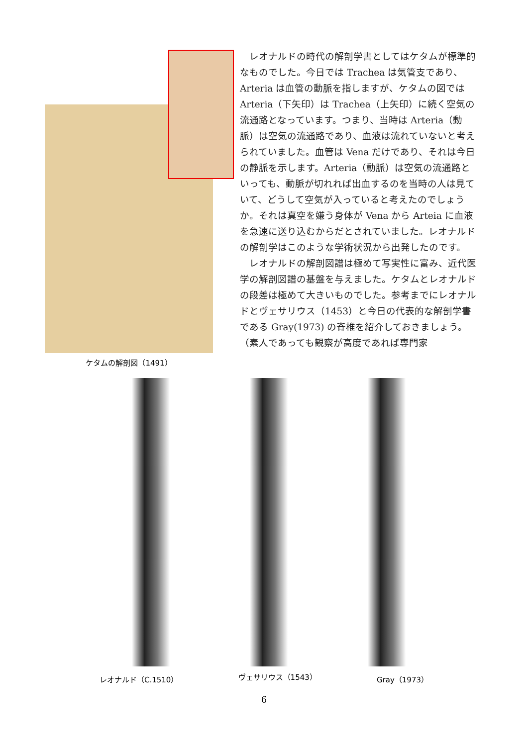ケタムの解剖図（1491）
レオナルドの時代の解剖学書としてはケタムが標準的なものでした。今日では Trachea は気管支であり、Arteria は血管の動脈を指しますが、ケタムの図では Arteria（下矢印）は Trachea（上矢印）に続く空気の流通路となっています。つまり、当時は Arteria（動脈）は空気の流通路であり、血液は流れていないと考えられていました。血管は Vena だけであり、それは今日の静脈を示します。Arteria（動脈）は空気の流通路といっても、動脈が切れれば出血するのを当時の人は見ていて、どうして空気が入っていると考えたのでしょうか。それは真空を嫌う身体が Vena から Arteia に血液を急速に送り込むからだとされていました。レオナルドの解剖学はこのような学術状況から出発したのです。
レオナルドの解剖図譜は極めて写実性に富み、近代医学の解剖図譜の基盤を与えました。ケタムとレオナルドの段差は極めて大きいものでした。参考までにレオナルドとヴェサリウス（1453）と今日の代表的な解剖学書である Gray(1973) の脊椎を紹介しておきましょう。（素人であっても観察が高度であれば専門家
レオナルド（C.1510） ヴェサリウス（1543） Gray（1973）
6